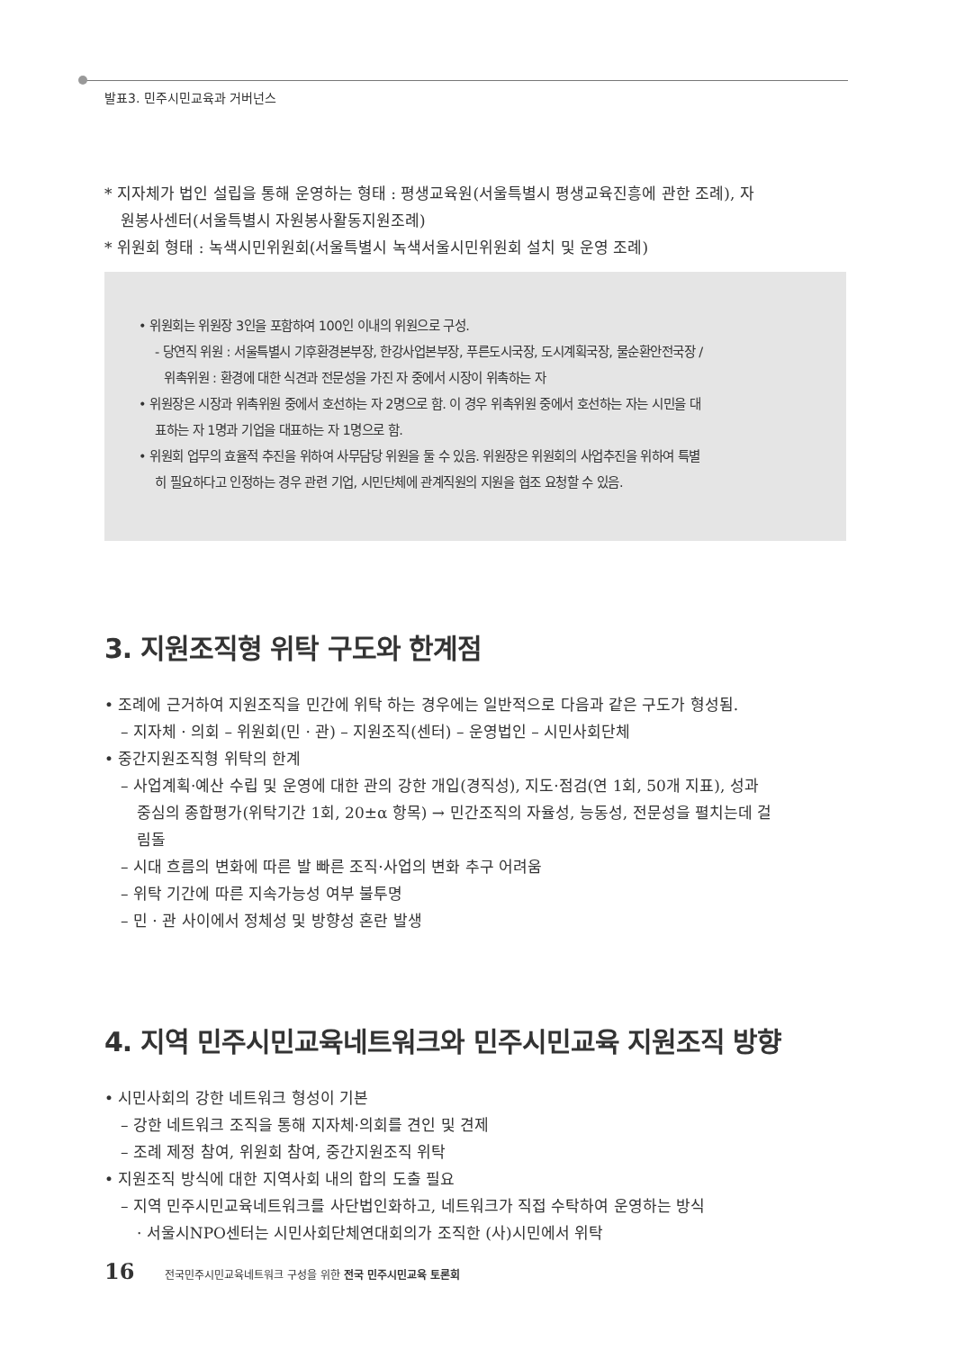발표3. 민주시민교육과 거버넌스
* 지자체가 법인 설립을 통해 운영하는 형태 : 평생교육원(서울특별시 평생교육진흥에 관한 조례), 자
원봉사센터(서울특별시 자원봉사활동지원조례)
* 위원회 형태 : 녹색시민위원회(서울특별시 녹색서울시민위원회 설치 및 운영 조례)
• 위원회는 위원장 3인을 포함하여 100인 이내의 위원으로 구성.
- 당연직 위원 : 서울특별시 기후환경본부장, 한강사업본부장, 푸른도시국장, 도시계획국장, 물순환안전국장 /
위촉위원 : 환경에 대한 식견과 전문성을 가진 자 중에서 시장이 위촉하는 자
• 위원장은 시장과 위촉위원 중에서 호선하는 자 2명으로 함. 이 경우 위촉위원 중에서 호선하는 자는 시민을 대
표하는 자 1명과 기업을 대표하는 자 1명으로 함.
• 위원회 업무의 효율적 추진을 위하여 사무담당 위원을 둘 수 있음. 위원장은 위원회의 사업추진을 위하여 특별
히 필요하다고 인정하는 경우 관련 기업, 시민단체에 관계직원의 지원을 협조 요청할 수 있음.
3. 지원조직형 위탁 구도와 한계점
• 조례에 근거하여 지원조직을 민간에 위탁 하는 경우에는 일반적으로 다음과 같은 구도가 형성됨.
– 지자체 · 의회 – 위원회(민 · 관) – 지원조직(센터) – 운영법인 – 시민사회단체
• 중간지원조직형 위탁의 한계
– 사업계획·예산 수립 및 운영에 대한 관의 강한 개입(경직성), 지도·점검(연 1회, 50개 지표), 성과
중심의 종합평가(위탁기간 1회, 20±α 항목) → 민간조직의 자율성, 능동성, 전문성을 펼치는데 걸
림돌
– 시대 흐름의 변화에 따른 발 빠른 조직·사업의 변화 추구 어려움
– 위탁 기간에 따른 지속가능성 여부 불투명
– 민 · 관 사이에서 정체성 및 방향성 혼란 발생
4. 지역 민주시민교육네트워크와 민주시민교육 지원조직 방향
• 시민사회의 강한 네트워크 형성이 기본
– 강한 네트워크 조직을 통해 지자체·의회를 견인 및 견제
– 조례 제정 참여, 위원회 참여, 중간지원조직 위탁
• 지원조직 방식에 대한 지역사회 내의 합의 도출 필요
– 지역 민주시민교육네트워크를 사단법인화하고, 네트워크가 직접 수탁하여 운영하는 방식
· 서울시NPO센터는 시민사회단체연대회의가 조직한 (사)시민에서 위탁
16 전국민주시민교육네트워크 구성을 위한 전국 민주시민교육 토론회